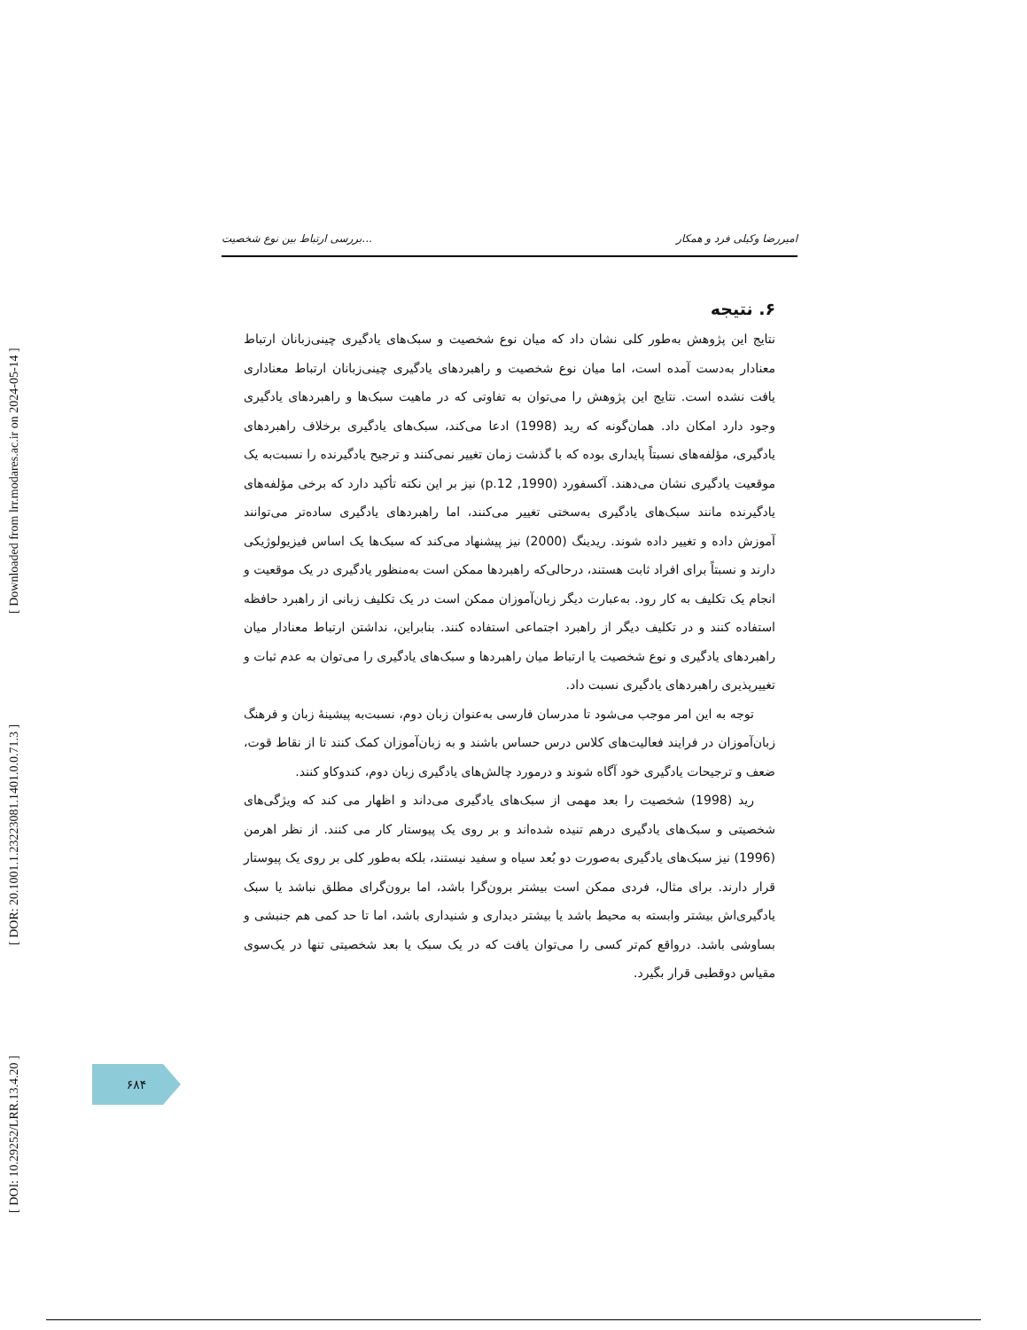[ DOI: 10.29252/LRR.13.4.20 ] [ DOR: 20.1001.1.23223081.1401.0.0.71.3 ] [ Downloaded from lrr.modares.ac.ir on 2024-05-14 ]
بررسی ارتباط بین نوع شخصیت... امیررضا وکیلی فرد و همکار
۶. نتیجه
نتایج این پژوهش به‌طور کلی نشان داد که میان نوع شخصیت و سبک‌های یادگیری چینی‌زبانان ارتباط معنادار به‌دست آمده است، اما میان نوع شخصیت و راهبردهای یادگیری چینی‌زبانان ارتباط معناداری یافت نشده است. نتایج این پژوهش را می‌توان به تفاوتی که در ماهیت سبک‌ها و راهبردهای یادگیری وجود دارد امکان داد. همان‌گونه که رید (1998) ادعا می‌کند، سبک‌های یادگیری برخلاف راهبردهای یادگیری، مؤلفه‌های نسبتاً پایداری بوده که با گذشت زمان تغییر نمی‌کنند و ترجیح یادگیرنده را نسبت‌به یک موقعیت یادگیری نشان می‌دهند. آکسفورد (1990, p.12) نیز بر این نکته تأکید دارد که برخی مؤلفه‌های یادگیرنده مانند سبک‌های یادگیری به‌سختی تغییر می‌کنند، اما راهبردهای یادگیری ساده‌تر می‌توانند آموزش داده و تغییر داده شوند. ریدینگ (2000) نیز پیشنهاد می‌کند که سبک‌ها یک اساس فیزیولوژیکی دارند و نسبتاً برای افراد ثابت هستند، درحالی‌که راهبردها ممکن است به‌منظور یادگیری در یک موقعیت و انجام یک تکلیف به کار رود. به‌عبارت دیگر زبان‌آموزان ممکن است در یک تکلیف زبانی از راهبرد حافظه استفاده کنند و در تکلیف دیگر از راهبرد اجتماعی استفاده کنند. بنابراین، نداشتن ارتباط معنادار میان راهبردهای یادگیری و نوع شخصیت یا ارتباط میان راهبردها و سبک‌های یادگیری را می‌توان به عدم ثبات و تغییرپذیری راهبردهای یادگیری نسبت داد.
توجه به این امر موجب می‌شود تا مدرسان فارسی به‌عنوان زبان دوم، نسبت‌به پیشینهٔ زبان و فرهنگ زبان‌آموزان در فرایند فعالیت‌های کلاس درس حساس باشند و به زبان‌آموزان کمک کنند تا از نقاط قوت، ضعف و ترجیحات یادگیری خود آگاه شوند و درمورد چالش‌های یادگیری زبان دوم، کندوکاو کنند.
رید (1998) شخصیت را بعد مهمی از سبک‌های یادگیری می‌داند و اظهار می کند که ویژگی‌های شخصیتی و سبک‌های یادگیری درهم تنیده شده‌اند و بر روی یک پیوستار کار می کنند. از نظر اهرمن (1996) نیز سبک‌های یادگیری به‌صورت دو بُعد سیاه و سفید نیستند، بلکه به‌طور کلی بر روی یک پیوستار قرار دارند. برای مثال، فردی ممکن است بیشتر برون‌گرا باشد، اما برون‌گرای مطلق نباشد یا سبک یادگیری‌اش بیشتر وابسته به محیط باشد یا بیشتر دیداری و شنیداری باشد، اما تا حد کمی هم جنبشی و بساوشی باشد. درواقع کم‌تر کسی را می‌توان یافت که در یک سبک یا بعد شخصیتی تنها در یک‌سوی مقیاس دوقطبی قرار بگیرد.
۶۸۴